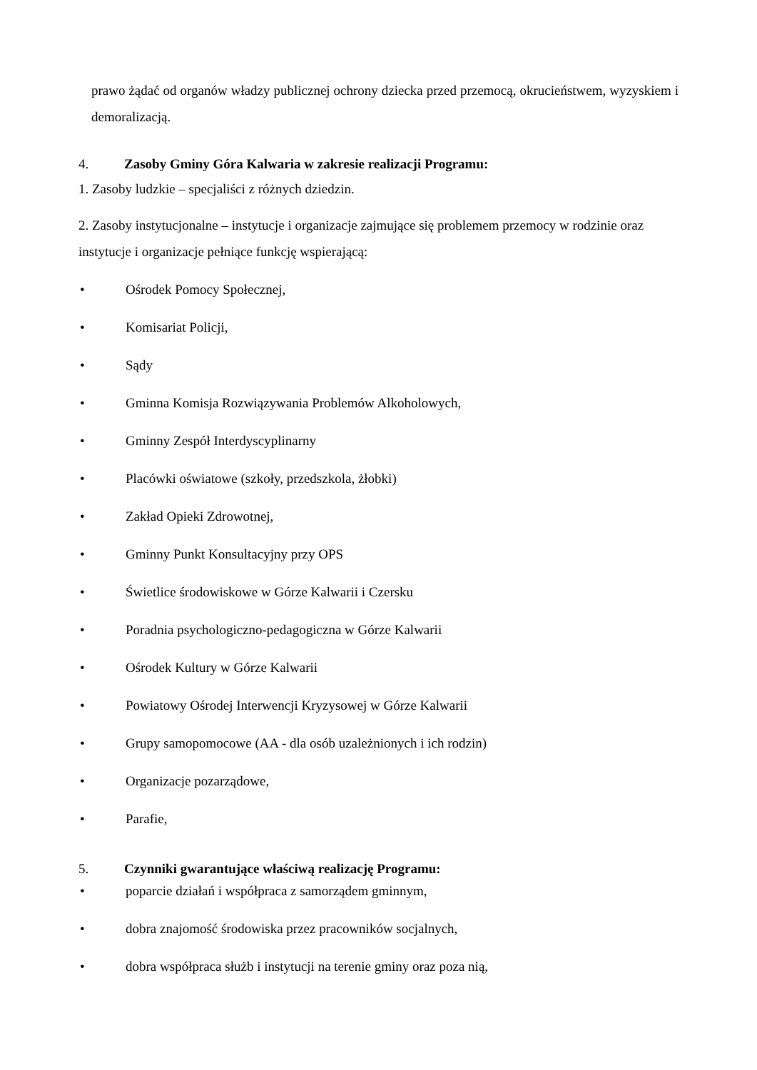prawo żądać od organów władzy publicznej ochrony dziecka przed przemocą, okrucieństwem, wyzyskiem i demoralizacją.
4. Zasoby Gminy Góra Kalwaria w zakresie realizacji Programu:
1. Zasoby ludzkie – specjaliści z różnych dziedzin.
2. Zasoby instytucjonalne – instytucje i organizacje zajmujące się problemem przemocy w rodzinie oraz instytucje i organizacje pełniące funkcję wspierającą:
• Ośrodek Pomocy Społecznej,
• Komisariat Policji,
• Sądy
• Gminna Komisja Rozwiązywania Problemów Alkoholowych,
• Gminny Zespół Interdyscyplinarny
• Placówki oświatowe (szkoły, przedszkola, żłobki)
• Zakład Opieki Zdrowotnej,
• Gminny Punkt Konsultacyjny przy OPS
• Świetlice środowiskowe w Górze Kalwarii i Czersku
• Poradnia psychologiczno-pedagogiczna w Górze Kalwarii
• Ośrodek Kultury w Górze Kalwarii
• Powiatowy Ośrodej Interwencji Kryzysowej w Górze Kalwarii
• Grupy samopomocowe (AA - dla osób uzależnionych i ich rodzin)
• Organizacje pozarządowe,
• Parafie,
5. Czynniki gwarantujące właściwą realizację Programu:
• poparcie działań i współpraca z samorządem gminnym,
• dobra znajomość środowiska przez pracowników socjalnych,
• dobra współpraca służb i instytucji na terenie gminy oraz poza nią,